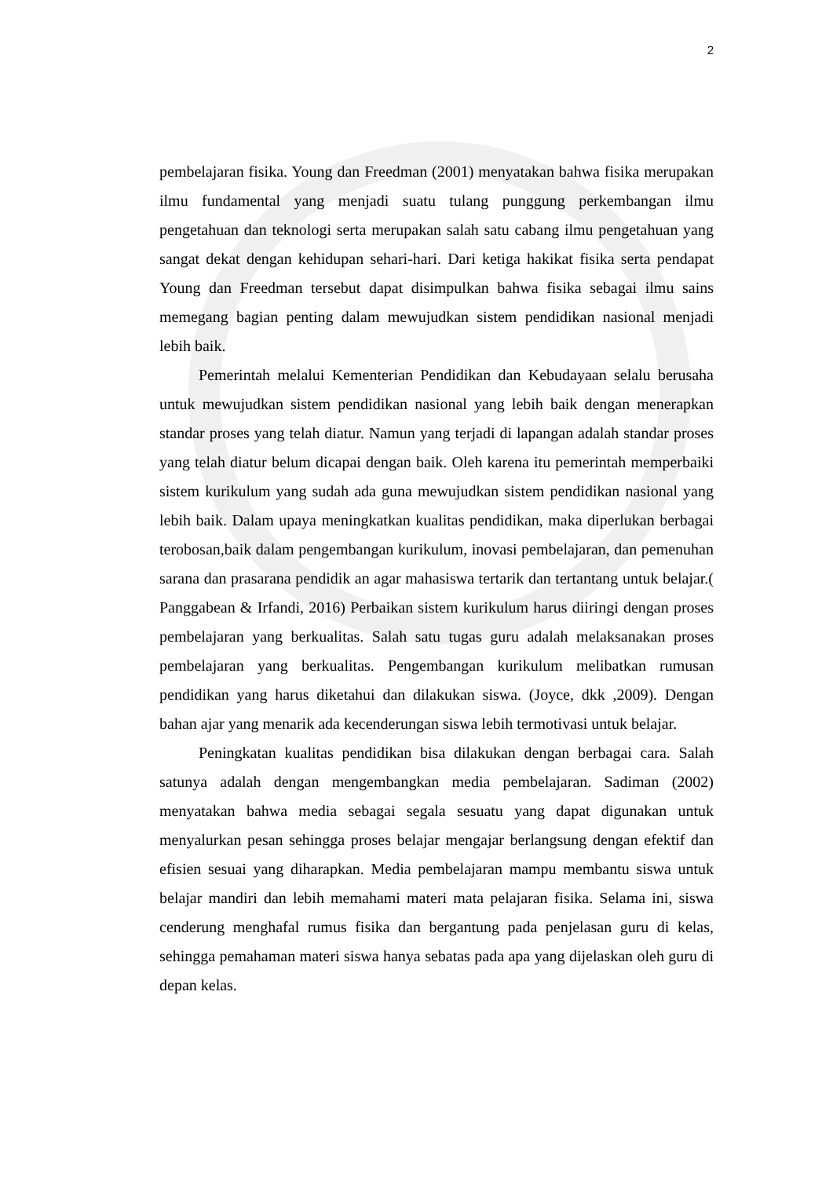2
pembelajaran fisika. Young dan Freedman (2001) menyatakan bahwa fisika merupakan ilmu fundamental yang menjadi suatu tulang punggung perkembangan ilmu pengetahuan dan teknologi serta merupakan salah satu cabang ilmu pengetahuan yang sangat dekat dengan kehidupan sehari-hari. Dari ketiga hakikat fisika serta pendapat Young dan Freedman tersebut dapat disimpulkan bahwa fisika sebagai ilmu sains memegang bagian penting dalam mewujudkan sistem pendidikan nasional menjadi lebih baik.
Pemerintah melalui Kementerian Pendidikan dan Kebudayaan selalu berusaha untuk mewujudkan sistem pendidikan nasional yang lebih baik dengan menerapkan standar proses yang telah diatur. Namun yang terjadi di lapangan adalah standar proses yang telah diatur belum dicapai dengan baik. Oleh karena itu pemerintah memperbaiki sistem kurikulum yang sudah ada guna mewujudkan sistem pendidikan nasional yang lebih baik. Dalam upaya meningkatkan kualitas pendidikan, maka diperlukan berbagai terobosan,baik dalam pengembangan kurikulum, inovasi pembelajaran, dan pemenuhan sarana dan prasarana pendidik an agar mahasiswa tertarik dan tertantang untuk belajar.( Panggabean & Irfandi, 2016) Perbaikan sistem kurikulum harus diiringi dengan proses pembelajaran yang berkualitas. Salah satu tugas guru adalah melaksanakan proses pembelajaran yang berkualitas. Pengembangan kurikulum melibatkan rumusan pendidikan yang harus diketahui dan dilakukan siswa. (Joyce, dkk ,2009). Dengan bahan ajar yang menarik ada kecenderungan siswa lebih termotivasi untuk belajar.
Peningkatan kualitas pendidikan bisa dilakukan dengan berbagai cara. Salah satunya adalah dengan mengembangkan media pembelajaran. Sadiman (2002) menyatakan bahwa media sebagai segala sesuatu yang dapat digunakan untuk menyalurkan pesan sehingga proses belajar mengajar berlangsung dengan efektif dan efisien sesuai yang diharapkan. Media pembelajaran mampu membantu siswa untuk belajar mandiri dan lebih memahami materi mata pelajaran fisika. Selama ini, siswa cenderung menghafal rumus fisika dan bergantung pada penjelasan guru di kelas, sehingga pemahaman materi siswa hanya sebatas pada apa yang dijelaskan oleh guru di depan kelas.